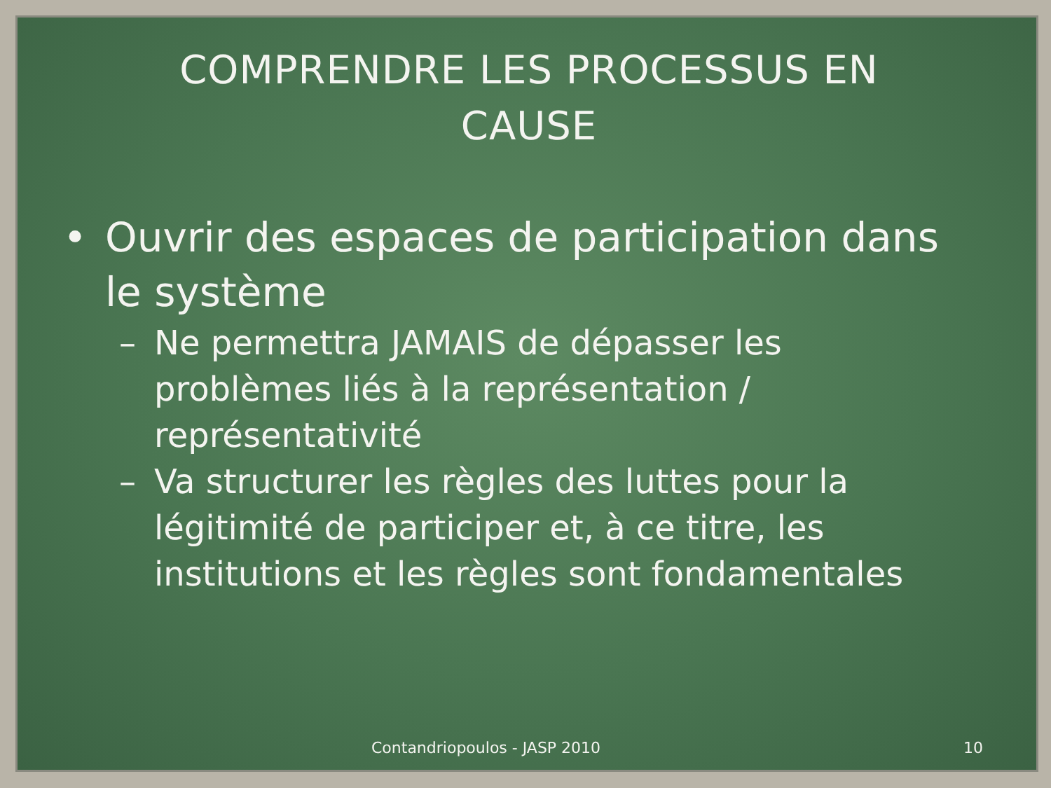COMPRENDRE LES PROCESSUS EN
CAUSE
• Ouvrir des espaces de participation dans le système
– Ne permettra JAMAIS de dépasser les problèmes liés à la représentation / représentativité
– Va structurer les règles des luttes pour la légitimité de participer et, à ce titre, les institutions et les règles sont fondamentales
Contandriopoulos - JASP 2010 10